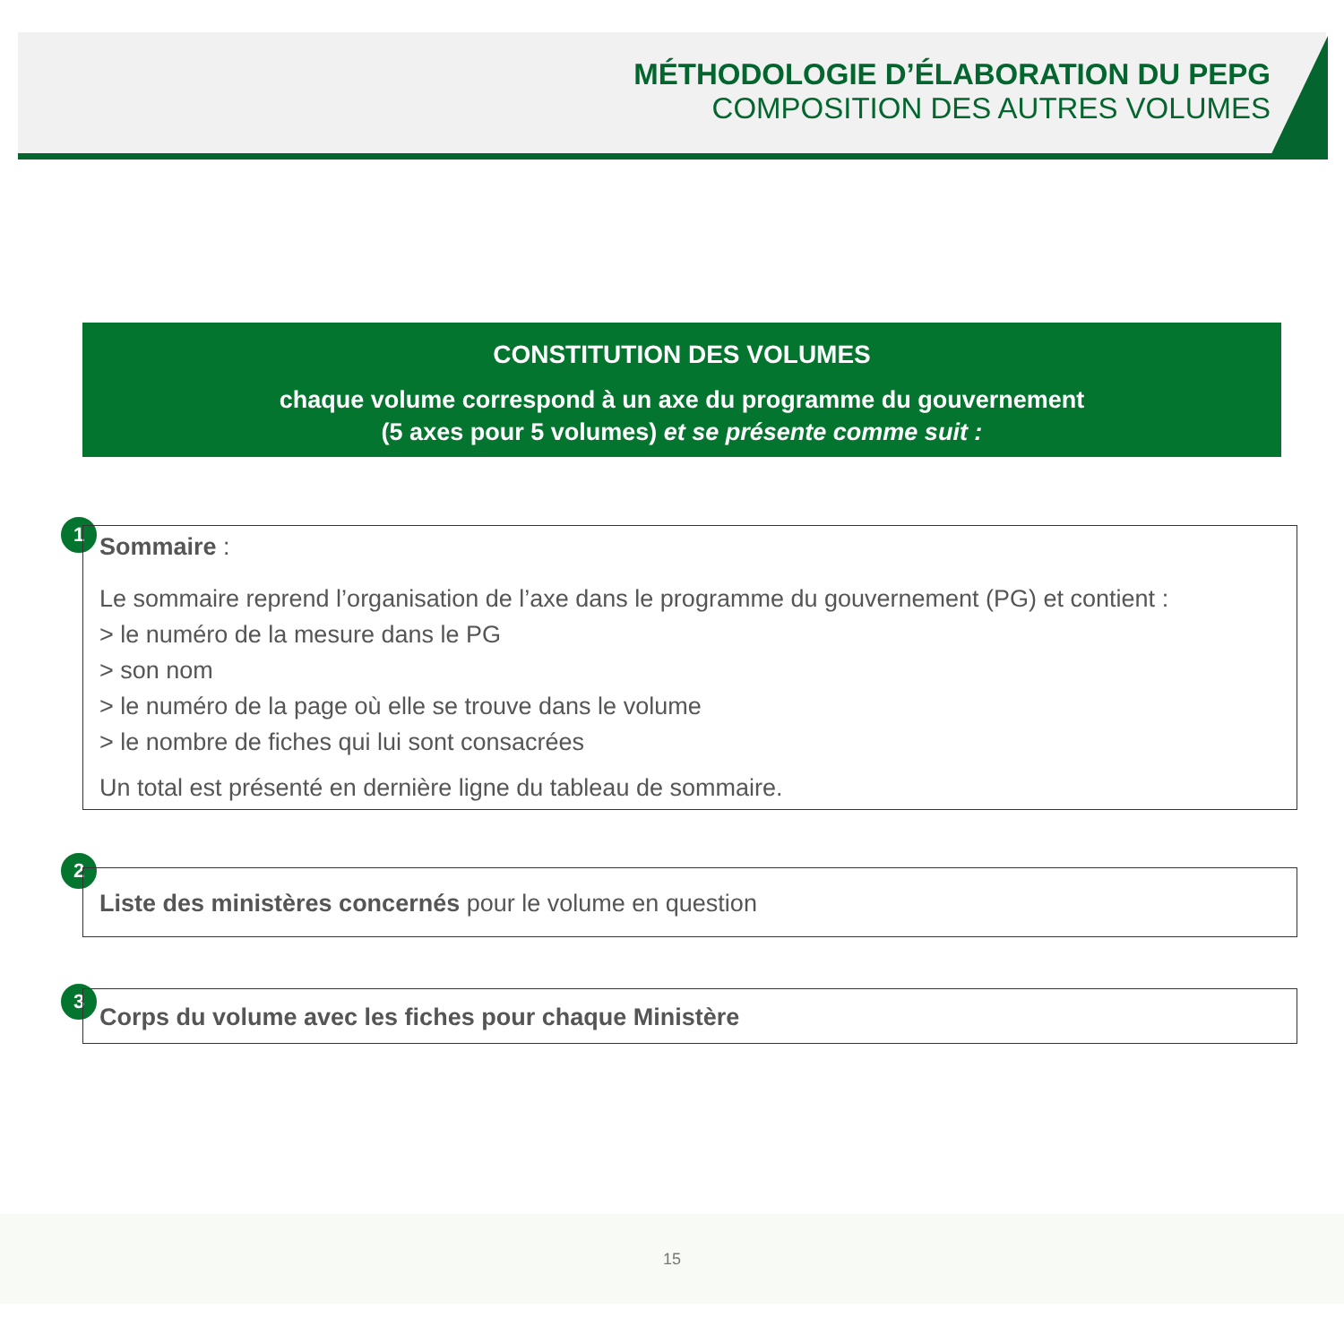MÉTHODOLOGIE D’ÉLABORATION DU PEPG
COMPOSITION DES AUTRES VOLUMES
CONSTITUTION DES VOLUMES
chaque volume correspond à un axe du programme du gouvernement
(5 axes pour 5 volumes) et se présente comme suit :
1
Sommaire :
Le sommaire reprend l’organisation de l’axe dans le programme du gouvernement (PG) et contient :
> le numéro de la mesure dans le PG
> son nom
> le numéro de la page où elle se trouve dans le volume
> le nombre de fiches qui lui sont consacrées
Un total est présenté en dernière ligne du tableau de sommaire.
2
Liste des ministères concernés pour le volume en question
3 Corps du volume avec les fiches pour chaque Ministère
15